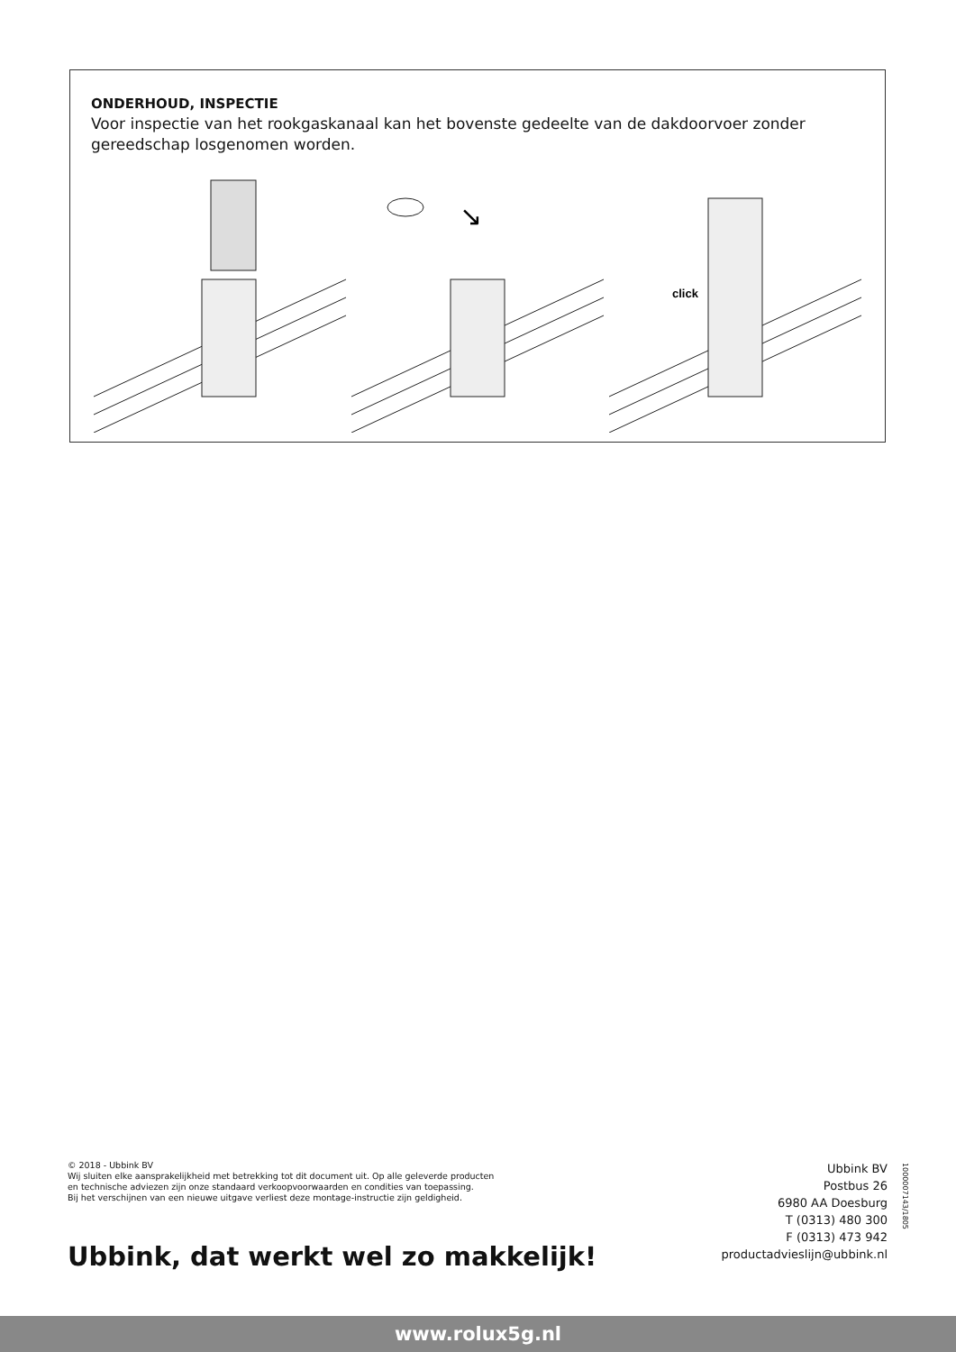ONDERHOUD, INSPECTIE
Voor inspectie van het rookgaskanaal kan het bovenste gedeelte van de dakdoorvoer zonder gereedschap losgenomen worden.
↘
click
© 2018 - Ubbink BV
Wij sluiten elke aansprakelijkheid met betrekking tot dit document uit. Op alle geleverde producten
en technische adviezen zijn onze standaard verkoopvoorwaarden en condities van toepassing.
Bij het verschijnen van een nieuwe uitgave verliest deze montage-instructie zijn geldigheid.
Ubbink, dat werkt wel zo makkelijk!
Ubbink BV
Postbus 26
6980 AA Doesburg
T (0313) 480 300
F (0313) 473 942
productadvieslijn@ubbink.nl
1000007143/1805
www.rolux5g.nl